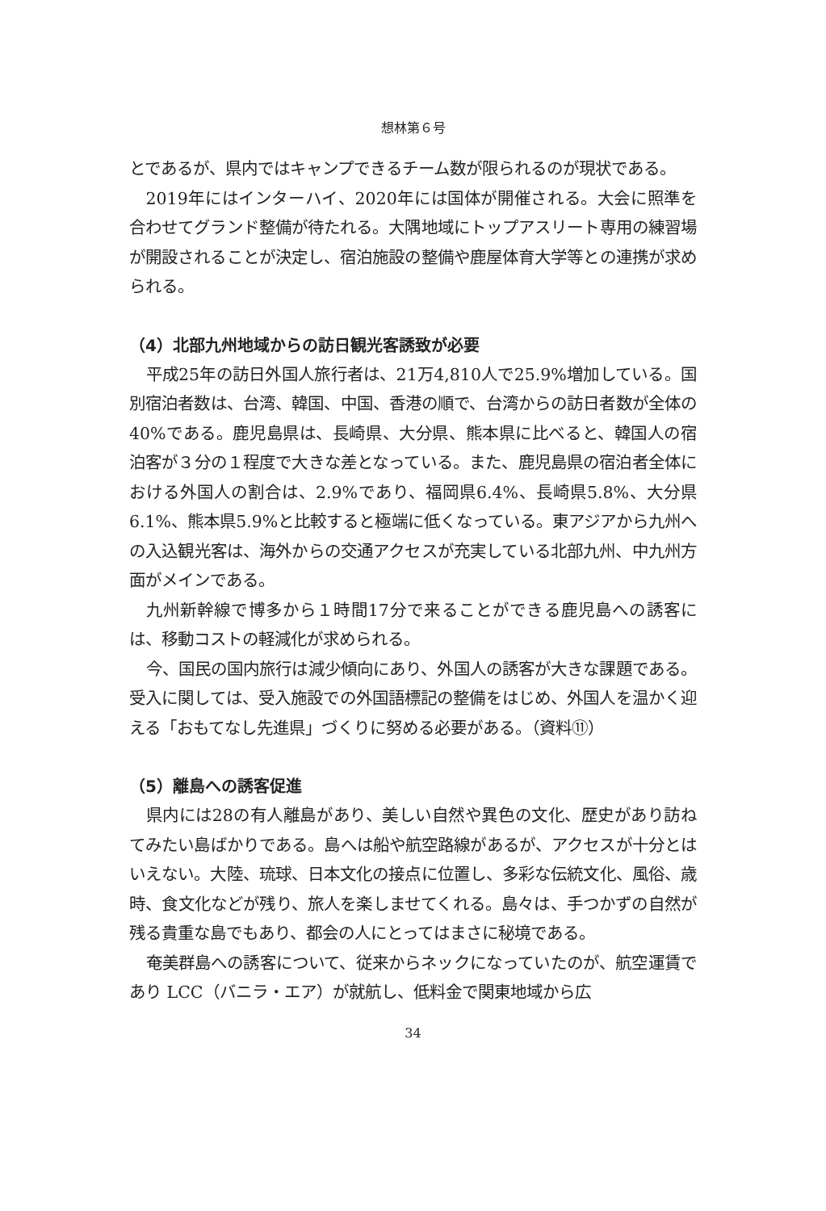想林第６号
とであるが、県内ではキャンプできるチーム数が限られるのが現状である。
2019年にはインターハイ、2020年には国体が開催される。大会に照準を合わせてグランド整備が待たれる。大隅地域にトップアスリート専用の練習場が開設されることが決定し、宿泊施設の整備や鹿屋体育大学等との連携が求められる。
（4）北部九州地域からの訪日観光客誘致が必要
平成25年の訪日外国人旅行者は、21万4,810人で25.9%増加している。国別宿泊者数は、台湾、韓国、中国、香港の順で、台湾からの訪日者数が全体の40%である。鹿児島県は、長崎県、大分県、熊本県に比べると、韓国人の宿泊客が３分の１程度で大きな差となっている。また、鹿児島県の宿泊者全体における外国人の割合は、2.9%であり、福岡県6.4%、長崎県5.8%、大分県6.1%、熊本県5.9%と比較すると極端に低くなっている。東アジアから九州への入込観光客は、海外からの交通アクセスが充実している北部九州、中九州方面がメインである。
九州新幹線で博多から１時間17分で来ることができる鹿児島への誘客には、移動コストの軽減化が求められる。
今、国民の国内旅行は減少傾向にあり、外国人の誘客が大きな課題である。受入に関しては、受入施設での外国語標記の整備をはじめ、外国人を温かく迎える「おもてなし先進県」づくりに努める必要がある。（資料⑪）
（5）離島への誘客促進
県内には28の有人離島があり、美しい自然や異色の文化、歴史があり訪ねてみたい島ばかりである。島へは船や航空路線があるが、アクセスが十分とはいえない。大陸、琉球、日本文化の接点に位置し、多彩な伝統文化、風俗、歳時、食文化などが残り、旅人を楽しませてくれる。島々は、手つかずの自然が残る貴重な島でもあり、都会の人にとってはまさに秘境である。
奄美群島への誘客について、従来からネックになっていたのが、航空運賃であり LCC（バニラ・エア）が就航し、低料金で関東地域から広
34